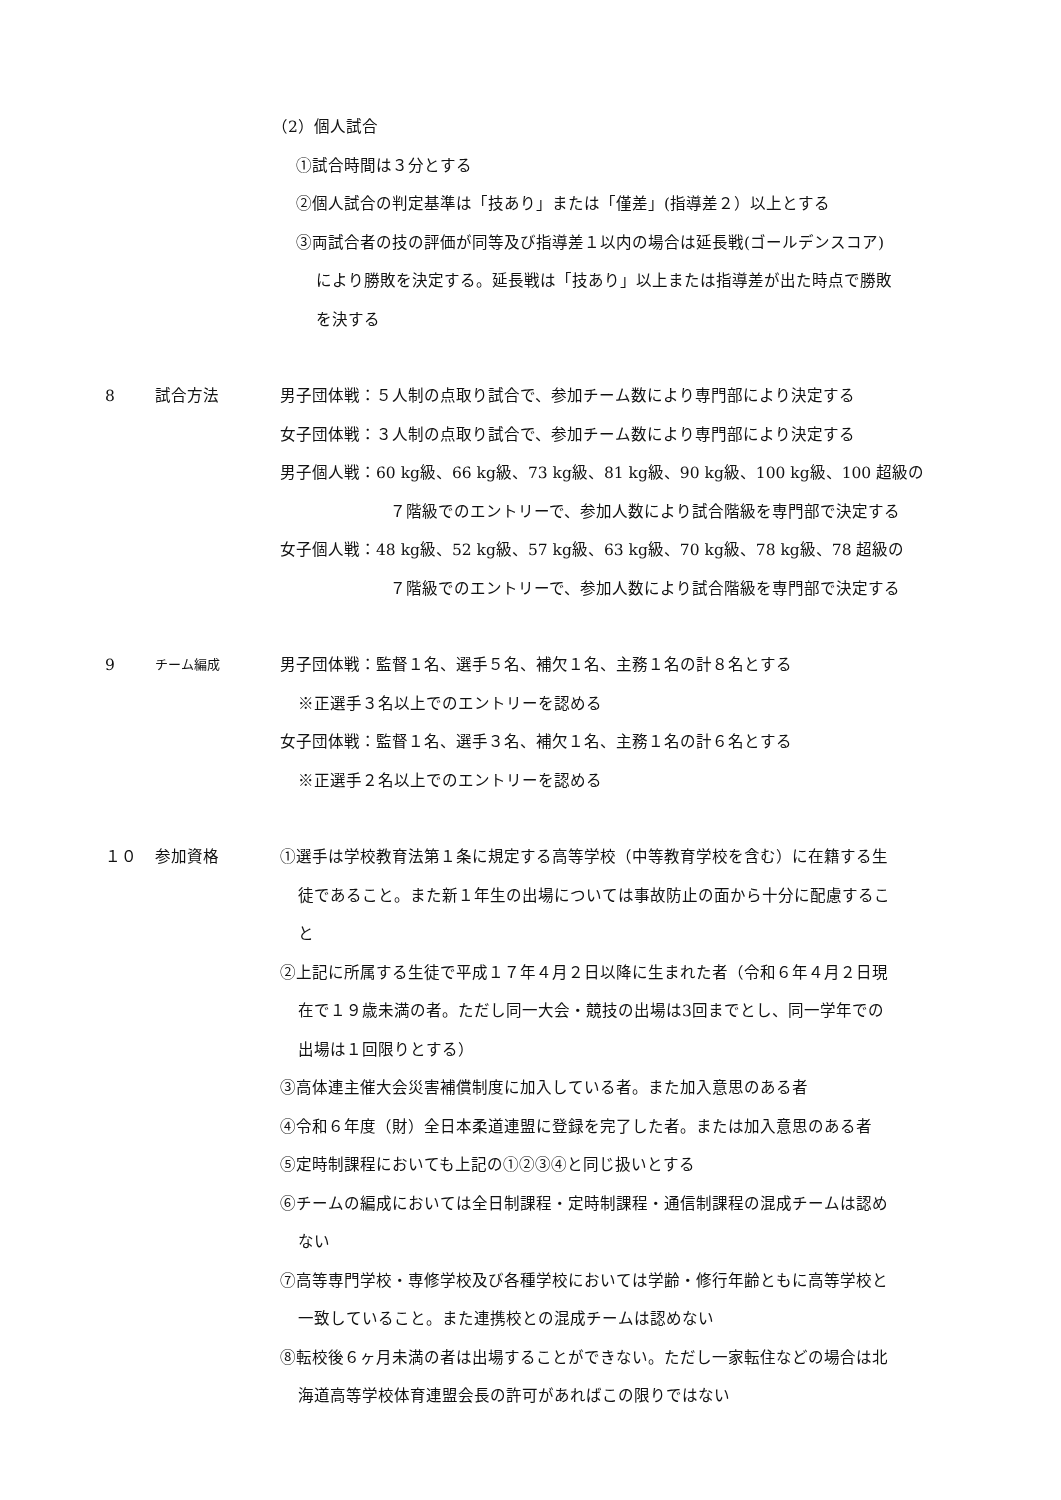（2）個人試合
①試合時間は３分とする
②個人試合の判定基準は「技あり」または「僅差」(指導差２）以上とする
③両試合者の技の評価が同等及び指導差１以内の場合は延長戦(ゴールデンスコア)
により勝敗を決定する。延長戦は「技あり」以上または指導差が出た時点で勝敗
を決する
8 試合方法 男子団体戦：５人制の点取り試合で、参加チーム数により専門部により決定する
女子団体戦：３人制の点取り試合で、参加チーム数により専門部により決定する
男子個人戦：60 kg級、66 kg級、73 kg級、81 kg級、90 kg級、100 kg級、100 超級の
７階級でのエントリーで、参加人数により試合階級を専門部で決定する
女子個人戦：48 kg級、52 kg級、57 kg級、63 kg級、70 kg級、78 kg級、78 超級の
７階級でのエントリーで、参加人数により試合階級を専門部で決定する
9
チーム編成
男子団体戦：監督１名、選手５名、補欠１名、主務１名の計８名とする
※正選手３名以上でのエントリーを認める
女子団体戦：監督１名、選手３名、補欠１名、主務１名の計６名とする
※正選手２名以上でのエントリーを認める
１０ 参加資格 ①選手は学校教育法第１条に規定する高等学校（中等教育学校を含む）に在籍する生
徒であること。また新１年生の出場については事故防止の面から十分に配慮するこ
と
②上記に所属する生徒で平成１７年４月２日以降に生まれた者（令和６年４月２日現
在で１９歳未満の者。ただし同一大会・競技の出場は3回までとし、同一学年での
出場は１回限りとする）
③高体連主催大会災害補償制度に加入している者。また加入意思のある者
④令和６年度（財）全日本柔道連盟に登録を完了した者。または加入意思のある者
⑤定時制課程においても上記の①②③④と同じ扱いとする
⑥チームの編成においては全日制課程・定時制課程・通信制課程の混成チームは認め
ない
⑦高等専門学校・専修学校及び各種学校においては学齢・修行年齢ともに高等学校と
一致していること。また連携校との混成チームは認めない
⑧転校後６ヶ月未満の者は出場することができない。ただし一家転住などの場合は北
海道高等学校体育連盟会長の許可があればこの限りではない